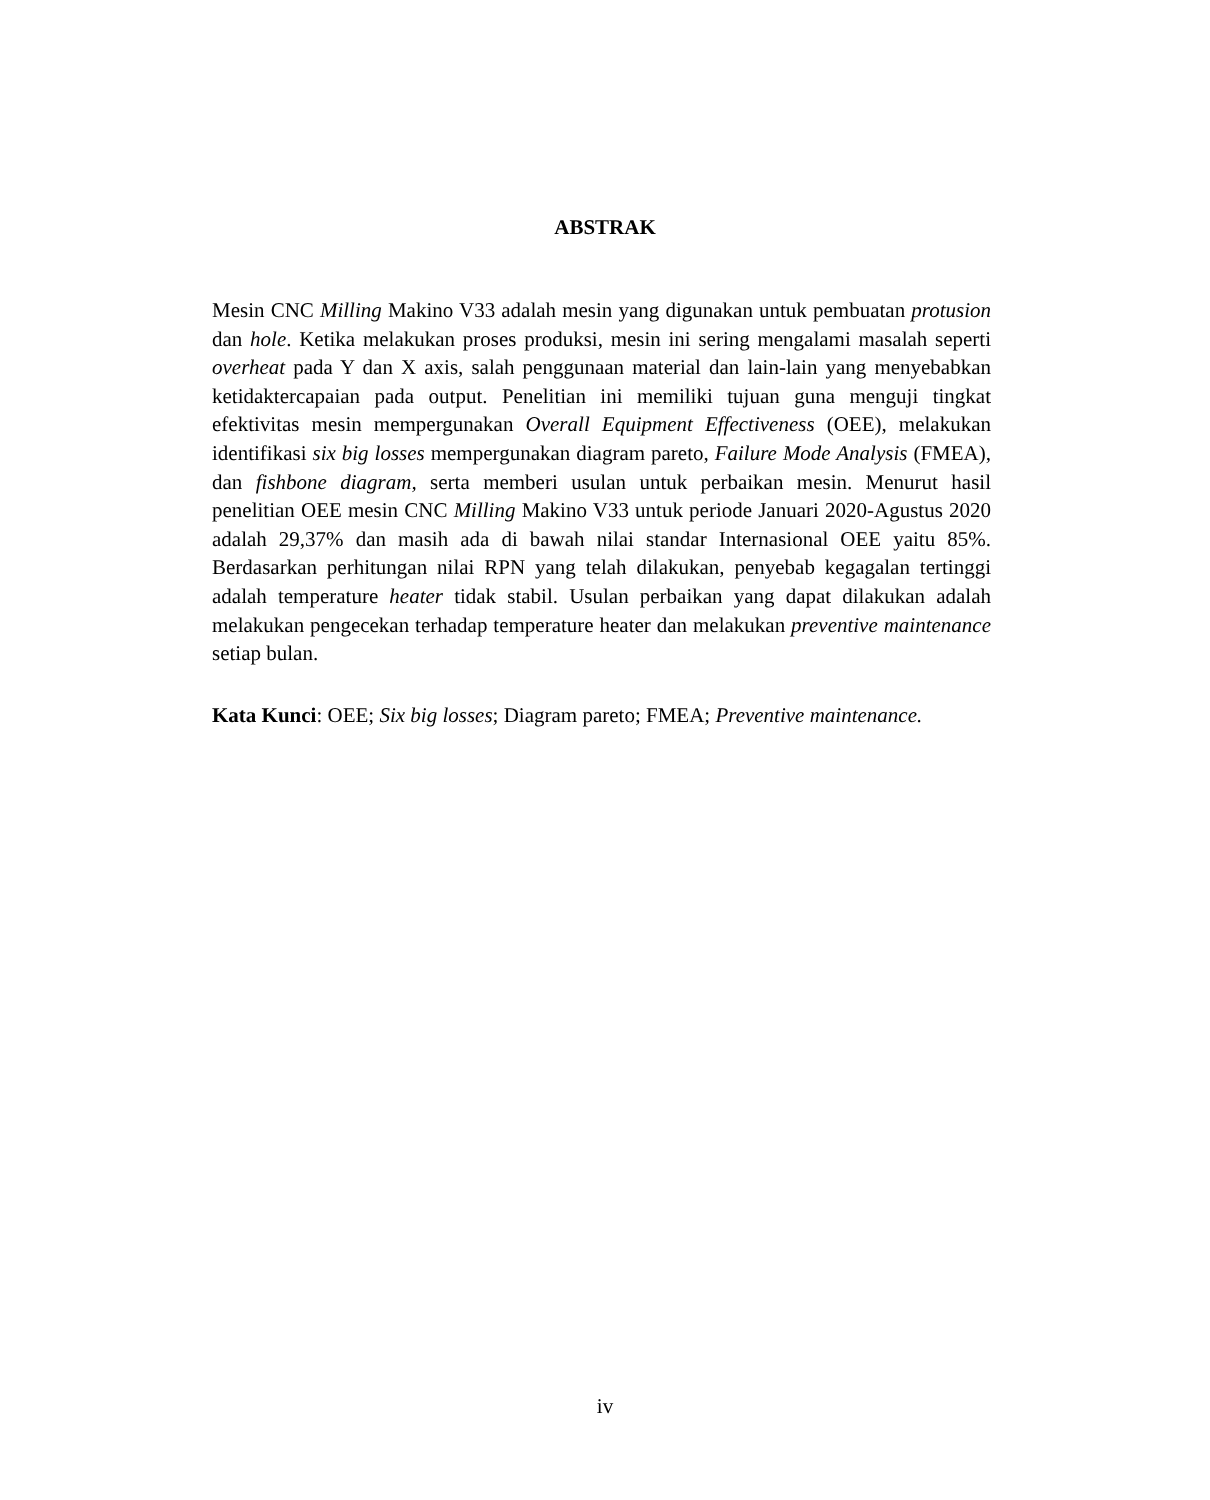ABSTRAK
Mesin CNC Milling Makino V33 adalah mesin yang digunakan untuk pembuatan protusion dan hole. Ketika melakukan proses produksi, mesin ini sering mengalami masalah seperti overheat pada Y dan X axis, salah penggunaan material dan lain-lain yang menyebabkan ketidaktercapaian pada output. Penelitian ini memiliki tujuan guna menguji tingkat efektivitas mesin mempergunakan Overall Equipment Effectiveness (OEE), melakukan identifikasi six big losses mempergunakan diagram pareto, Failure Mode Analysis (FMEA), dan fishbone diagram, serta memberi usulan untuk perbaikan mesin. Menurut hasil penelitian OEE mesin CNC Milling Makino V33 untuk periode Januari 2020-Agustus 2020 adalah 29,37% dan masih ada di bawah nilai standar Internasional OEE yaitu 85%. Berdasarkan perhitungan nilai RPN yang telah dilakukan, penyebab kegagalan tertinggi adalah temperature heater tidak stabil. Usulan perbaikan yang dapat dilakukan adalah melakukan pengecekan terhadap temperature heater dan melakukan preventive maintenance setiap bulan.
Kata Kunci: OEE; Six big losses; Diagram pareto; FMEA; Preventive maintenance.
iv